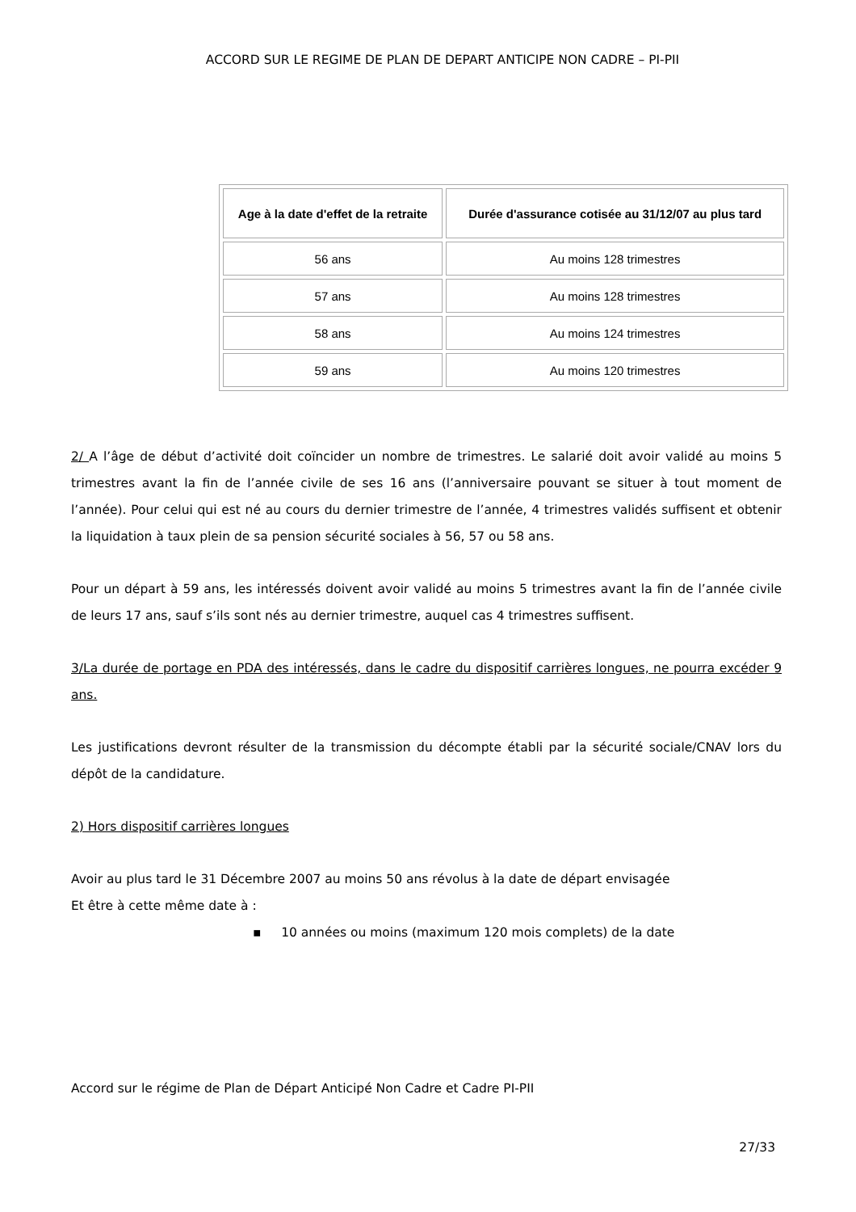ACCORD SUR LE REGIME DE PLAN DE DEPART ANTICIPE NON CADRE – PI-PII
| Age à la date d'effet de la retraite | Durée d'assurance cotisée au 31/12/07 au plus tard |
| --- | --- |
| 56 ans | Au moins 128 trimestres |
| 57 ans | Au moins 128 trimestres |
| 58 ans | Au moins 124 trimestres |
| 59 ans | Au moins 120 trimestres |
2/ A l’âge de début d’activité doit coïncider un nombre de trimestres. Le salarié doit avoir validé au moins 5 trimestres avant la fin de l’année civile de ses 16 ans (l’anniversaire pouvant se situer à tout moment de l’année). Pour celui qui est né au cours du dernier trimestre de l’année, 4 trimestres validés suffisent et obtenir la liquidation à taux plein de sa pension sécurité sociales à 56, 57 ou 58 ans.
Pour un départ à 59 ans, les intéressés doivent avoir validé au moins 5 trimestres avant la fin de l’année civile de leurs 17 ans, sauf s’ils sont nés au dernier trimestre, auquel cas 4 trimestres suffisent.
3/La durée de portage en PDA des intéressés, dans le cadre du dispositif carrières longues, ne pourra excéder 9 ans.
Les justifications devront résulter de la transmission du décompte établi par la sécurité sociale/CNAV lors du dépôt de la candidature.
2) Hors dispositif carrières longues
Avoir au plus tard le 31 Décembre 2007 au moins 50 ans révolus à la date de départ envisagée
Et être à cette même date à :
▪ 10 années ou moins (maximum 120 mois complets) de la date
Accord sur le régime de Plan de Départ Anticipé Non Cadre et Cadre PI-PII
27/33